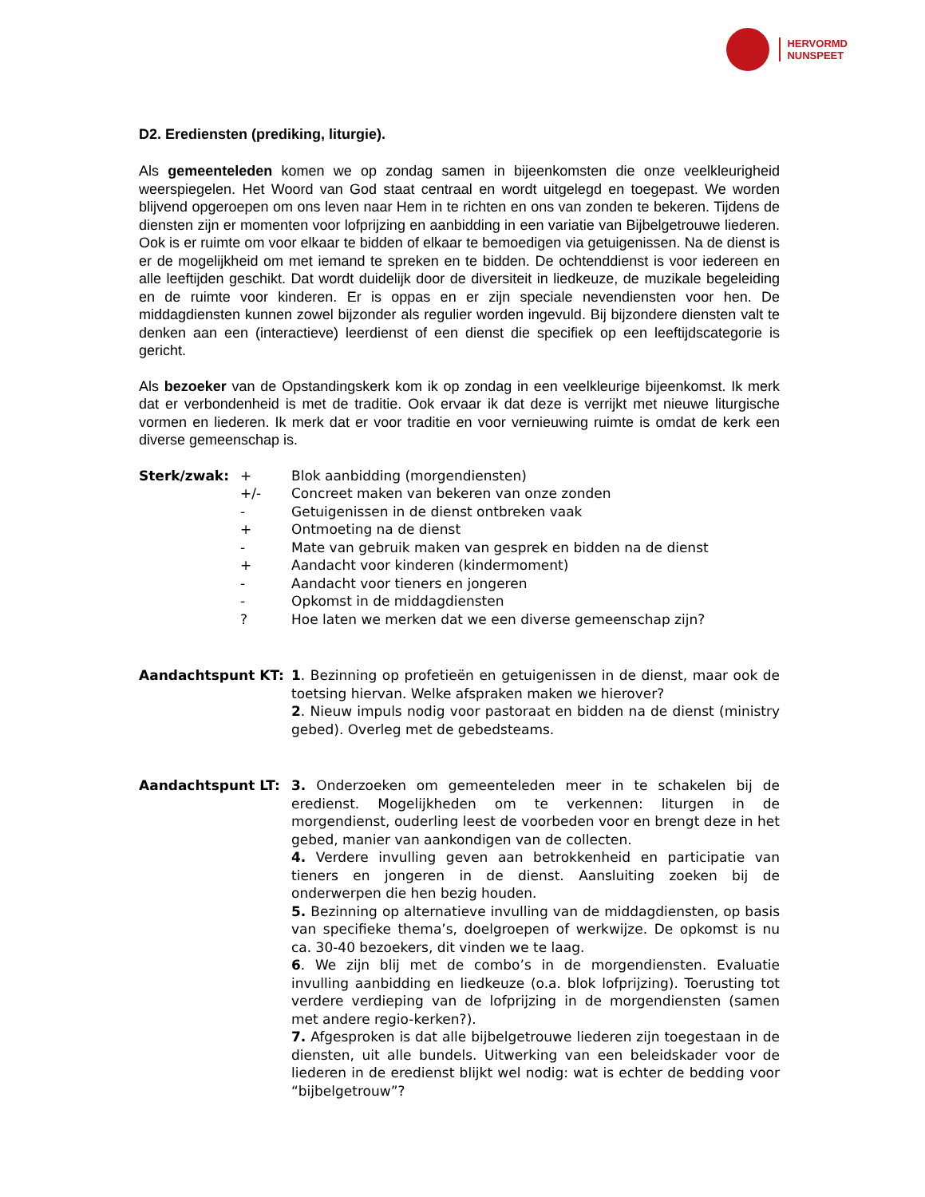HERVORMD
NUNSPEET
D2. Erediensten (prediking, liturgie).
Als gemeenteleden komen we op zondag samen in bijeenkomsten die onze veelkleurigheid weerspiegelen. Het Woord van God staat centraal en wordt uitgelegd en toegepast. We worden blijvend opgeroepen om ons leven naar Hem in te richten en ons van zonden te bekeren. Tijdens de diensten zijn er momenten voor lofprijzing en aanbidding in een variatie van Bijbelgetrouwe liederen. Ook is er ruimte om voor elkaar te bidden of elkaar te bemoedigen via getuigenissen. Na de dienst is er de mogelijkheid om met iemand te spreken en te bidden. De ochtenddienst is voor iedereen en alle leeftijden geschikt. Dat wordt duidelijk door de diversiteit in liedkeuze, de muzikale begeleiding en de ruimte voor kinderen. Er is oppas en er zijn speciale nevendiensten voor hen. De middagdiensten kunnen zowel bijzonder als regulier worden ingevuld. Bij bijzondere diensten valt te denken aan een (interactieve) leerdienst of een dienst die specifiek op een leeftijdscategorie is gericht.
Als bezoeker van de Opstandingskerk kom ik op zondag in een veelkleurige bijeenkomst. Ik merk dat er verbondenheid is met de traditie. Ook ervaar ik dat deze is verrijkt met nieuwe liturgische vormen en liederen. Ik merk dat er voor traditie en voor vernieuwing ruimte is omdat de kerk een diverse gemeenschap is.
Sterk/zwak: + Blok aanbidding (morgendiensten)
+/- Concreet maken van bekeren van onze zonden
- Getuigenissen in de dienst ontbreken vaak
+ Ontmoeting na de dienst
- Mate van gebruik maken van gesprek en bidden na de dienst
+ Aandacht voor kinderen (kindermoment)
- Aandacht voor tieners en jongeren
- Opkomst in de middagdiensten
? Hoe laten we merken dat we een diverse gemeenschap zijn?
Aandachtspunt KT: 1. Bezinning op profetieën en getuigenissen in de dienst, maar ook de toetsing hiervan. Welke afspraken maken we hierover?
2. Nieuw impuls nodig voor pastoraat en bidden na de dienst (ministry gebed). Overleg met de gebedsteams.
Aandachtspunt LT: 3. Onderzoeken om gemeenteleden meer in te schakelen bij de eredienst. Mogelijkheden om te verkennen: liturgen in de morgendienst, ouderling leest de voorbeden voor en brengt deze in het gebed, manier van aankondigen van de collecten.
4. Verdere invulling geven aan betrokkenheid en participatie van tieners en jongeren in de dienst. Aansluiting zoeken bij de onderwerpen die hen bezig houden.
5. Bezinning op alternatieve invulling van de middagdiensten, op basis van specifieke thema’s, doelgroepen of werkwijze. De opkomst is nu ca. 30-40 bezoekers, dit vinden we te laag.
6. We zijn blij met de combo’s in de morgendiensten. Evaluatie invulling aanbidding en liedkeuze (o.a. blok lofprijzing). Toerusting tot verdere verdieping van de lofprijzing in de morgendiensten (samen met andere regio-kerken?).
7. Afgesproken is dat alle bijbelgetrouwe liederen zijn toegestaan in de diensten, uit alle bundels. Uitwerking van een beleidskader voor de liederen in de eredienst blijkt wel nodig: wat is echter de bedding voor “bijbelgetrouw”?